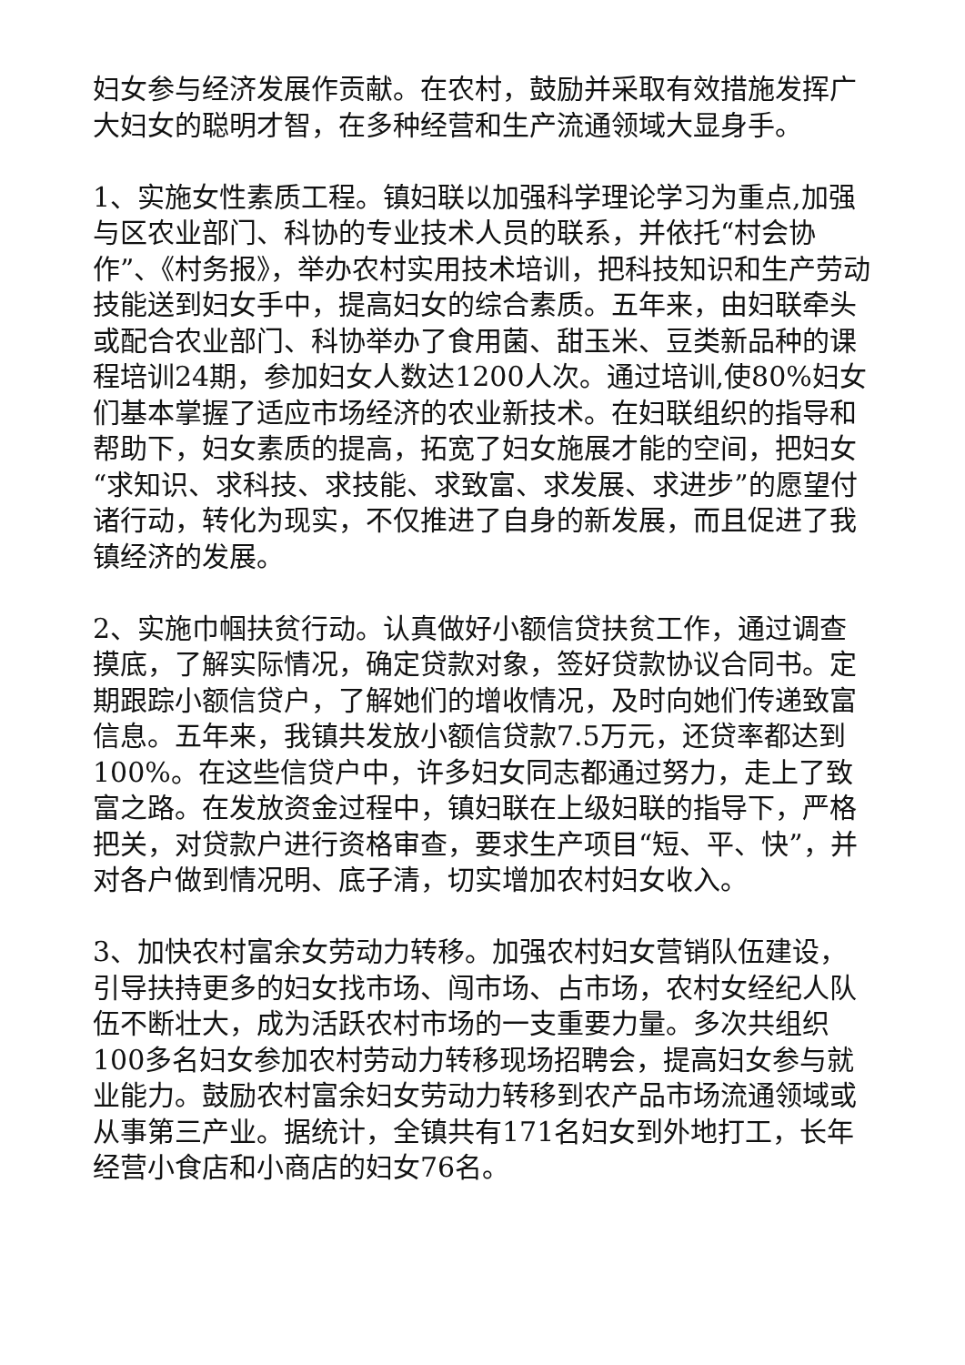妇女参与经济发展作贡献。在农村，鼓励并采取有效措施发挥广大妇女的聪明才智，在多种经营和生产流通领域大显身手。
1、实施女性素质工程。镇妇联以加强科学理论学习为重点,加强与区农业部门、科协的专业技术人员的联系，并依托“村会协作”、《村务报》，举办农村实用技术培训，把科技知识和生产劳动技能送到妇女手中，提高妇女的综合素质。五年来，由妇联牵头或配合农业部门、科协举办了食用菌、甜玉米、豆类新品种的课程培训24期，参加妇女人数达1200人次。通过培训,使80%妇女们基本掌握了适应市场经济的农业新技术。在妇联组织的指导和帮助下，妇女素质的提高，拓宽了妇女施展才能的空间，把妇女“求知识、求科技、求技能、求致富、求发展、求进步”的愿望付诸行动，转化为现实，不仅推进了自身的新发展，而且促进了我镇经济的发展。
2、实施巾帼扶贫行动。认真做好小额信贷扶贫工作，通过调查摸底，了解实际情况，确定贷款对象，签好贷款协议合同书。定期跟踪小额信贷户，了解她们的增收情况，及时向她们传递致富信息。五年来，我镇共发放小额信贷款7.5万元，还贷率都达到100%。在这些信贷户中，许多妇女同志都通过努力，走上了致富之路。在发放资金过程中，镇妇联在上级妇联的指导下，严格把关，对贷款户进行资格审查，要求生产项目“短、平、快”，并对各户做到情况明、底子清，切实增加农村妇女收入。
3、加快农村富余女劳动力转移。加强农村妇女营销队伍建设，引导扶持更多的妇女找市场、闯市场、占市场，农村女经纪人队伍不断壮大，成为活跃农村市场的一支重要力量。多次共组织100多名妇女参加农村劳动力转移现场招聘会，提高妇女参与就业能力。鼓励农村富余妇女劳动力转移到农产品市场流通领域或从事第三产业。据统计，全镇共有171名妇女到外地打工，长年经营小食店和小商店的妇女76名。